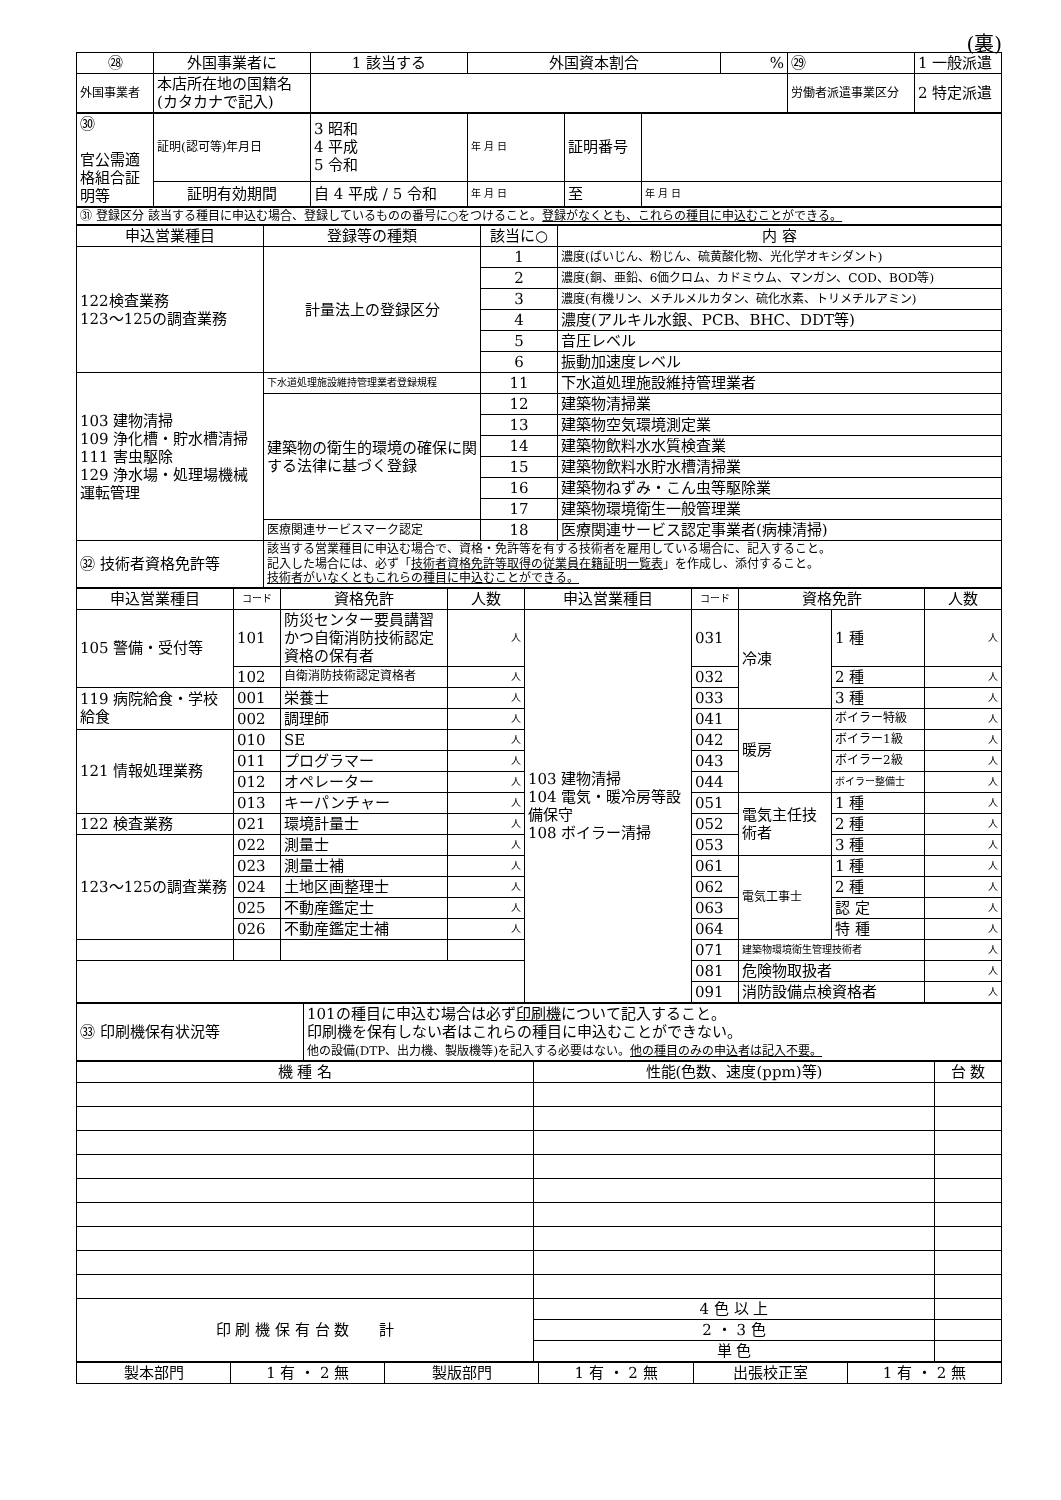(裏)
| ㉘ | 外国事業者に | 1 該当する | 外国資本割合 | % | ㉙ | 1 一般派遣 |
| 外国事業者 | 本店所在地の国籍名 (カタカナで記入) | | | | 労働者派遣事業区分 | 2 特定派遣 |
| ㉚ 官公需適格組合証明等 | 証明(認可等)年月日 | 3 昭和 4 平成 5 令和 | 年 月 日 | 証明番号 | |
| | 証明有効期間 | 自 4 平成 / 5 令和 | 年 月 日 | 至 | 年 月 日 |
| ㉛ 登録区分 該当する種目に申込む場合、登録しているものの番号に○をつけること。 登録がなくとも、これらの種目に申込むことができる。 |
| 申込営業種目 | 登録等の種類 | 該当に○ | 内 容 |
| --- | --- | --- | --- |
| 122検査業務 123～125の調査業務 | 計量法上の登録区分 | 1 | 濃度(ばいじん、粉じん、硫黄酸化物、光化学オキシダント) |
| | | 2 | 濃度(銅、亜鉛、6価クロム、カドミウム、マンガン、COD、BOD等) |
| | | 3 | 濃度(有機リン、メチルメルカタン、硫化水素、トリメチルアミン) |
| | | 4 | 濃度(アルキル水銀、PCB、BHC、DDT等) |
| | | 5 | 音圧レベル |
| | | 6 | 振動加速度レベル |
| 103 建物清掃 109 浄化槽・貯水槽清掃 111 害虫駆除 129 浄水場・処理場機械運転管理 | 下水道処理施設維持管理業者登録規程 | 11 | 下水道処理施設維持管理業者 |
| | 建築物の衛生的環境の確保に関する法律に基づく登録 | 12 | 建築物清掃業 |
| | | 13 | 建築物空気環境測定業 |
| | | 14 | 建築物飲料水水質検査業 |
| | | 15 | 建築物飲料水貯水槽清掃業 |
| | | 16 | 建築物ねずみ・こん虫等駆除業 |
| | | 17 | 建築物環境衛生一般管理業 |
| | 医療関連サービスマーク認定 | 18 | 医療関連サービス認定事業者(病棟清掃) |
| ㉜ 技術者資格免許等 | 該当する営業種目に申込む場合で、資格・免許等を有する技術者を雇用している場合に、記入すること。 記入した場合には、必ず「 技術者資格免許等取得の従業員在籍証明一覧表 」を作成し、添付すること。 技術者がいなくともこれらの種目に申込むことができる。 | | |
| 申込営業種目 | コード | 資格免許 | 人数 | 申込営業種目 | コード | 資格免許 | | 人数 |
| --- | --- | --- | --- | --- | --- | --- | --- | --- |
| 105 警備・受付等 | 101 | 防災センター要員講習かつ自衛消防技術認定資格の保有者 | 人 | 103 建物清掃 104 電気・暖冷房等設備保守 108 ボイラー清掃 | 031 | 冷凍 | 1 種 | 人 |
| | 102 | 自衛消防技術認定資格者 | 人 | | 032 | | 2 種 | 人 |
| 119 病院給食・学校給食 | 001 | 栄養士 | 人 | | 033 | | 3 種 | 人 |
| | 002 | 調理師 | 人 | | 041 | 暖房 | ボイラー特級 | 人 |
| 121 情報処理業務 | 010 | SE | 人 | | 042 | | ボイラー1級 | 人 |
| | 011 | プログラマー | 人 | | 043 | | ボイラー2級 | 人 |
| | 012 | オペレーター | 人 | | 044 | | ボイラー整備士 | 人 |
| | 013 | キーパンチャー | 人 | | 051 | 電気主任技術者 | 1 種 | 人 |
| 122 検査業務 | 021 | 環境計量士 | 人 | | 052 | | 2 種 | 人 |
| 123～125の調査業務 | 022 | 測量士 | 人 | | 053 | | 3 種 | 人 |
| | 023 | 測量士補 | 人 | | 061 | 電気工事士 | 1 種 | 人 |
| | 024 | 土地区画整理士 | 人 | | 062 | | 2 種 | 人 |
| | 025 | 不動産鑑定士 | 人 | | 063 | | 認 定 | 人 |
| | 026 | 不動産鑑定士補 | 人 | | 064 | | 特 種 | 人 |
| | | | | | 071 | 建築物環境衛生管理技術者 | | 人 |
| | | | | | 081 | 危険物取扱者 | | 人 |
| | | | | | 091 | 消防設備点検資格者 | | 人 |
| ㉝ 印刷機保有状況等 | 101の種目に申込む場合は必ず 印刷機 について記入すること。 印刷機を保有しない者はこれらの種目に申込むことができない。 他の設備(DTP、出力機、製版機等)を記入する必要はない。 他の種目のみの申込者は記入不要。 |
| 機 種 名 | 性能(色数、速度(ppm)等) | 台 数 |
| --- | --- | --- |
| 印 刷 機 保 有 台 数 計 | 4 色 以 上 | |
| | 2 ・ 3 色 | |
| | 単 色 | |
| 製本部門 | 1 有 ・ 2 無 | 製版部門 | 1 有 ・ 2 無 | 出張校正室 | 1 有 ・ 2 無 |